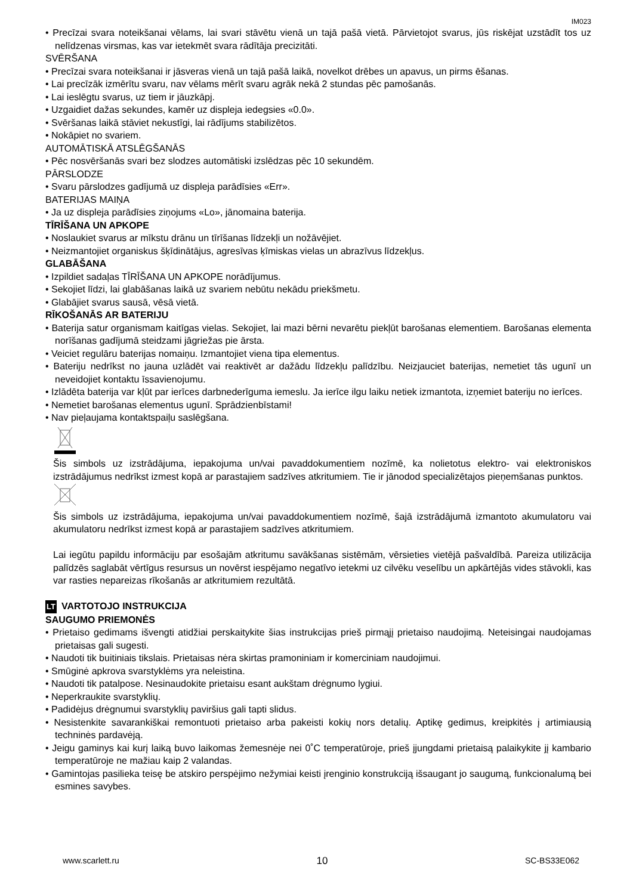IM023
• Precīzai svara noteikšanai vēlams, lai svari stāvētu vienā un tajā pašā vietā. Pārvietojot svarus, jūs riskējat uzstādīt tos uz nelīdzenas virsmas, kas var ietekmēt svara rādītāja precizitāti.
SVĒRŠANA
• Precīzai svara noteikšanai ir jāsveras vienā un tajā pašā laikā, novelkot drēbes un apavus, un pirms ēšanas.
• Lai precīzāk izmērītu svaru, nav vēlams mērīt svaru agrāk nekā 2 stundas pēc pamošanās.
• Lai ieslēgtu svarus, uz tiem ir jāuzkāpj.
• Uzgaidiet dažas sekundes, kamēr uz displeja iedegsies «0.0».
• Svēršanas laikā stāviet nekustīgi, lai rādījums stabilizētos.
• Nokāpiet no svariem.
AUTOMĀTISKĀ ATSLĒGŠANĀS
• Pēc nosvēršanās svari bez slodzes automātiski izslēdzas pēc 10 sekundēm.
PĀRSLODZE
• Svaru pārslodzes gadījumā uz displeja parādīsies «Err».
BATERIJAS MAIŅA
• Ja uz displeja parādīsies ziņojums «Lo», jānomaina baterija.
TĪRĪŠANA UN APKOPE
• Noslaukiet svarus ar mīkstu drānu un tīrīšanas līdzekļi un nožāvējiet.
• Neizmantojiet organiskus šķīdinātājus, agresīvas ķīmiskas vielas un abrazīvus līdzekļus.
GLABĀŠANA
• Izpildiet sadaļas TĪRĪŠANA UN APKOPE norādījumus.
• Sekojiet līdzi, lai glabāšanas laikā uz svariem nebūtu nekādu priekšmetu.
• Glabājiet svarus sausā, vēsā vietā.
RĪKOŠANĀS AR BATERIJU
• Baterija satur organismam kaitīgas vielas. Sekojiet, lai mazi bērni nevarētu piekļūt barošanas elementiem. Barošanas elementa norīšanas gadījumā steidzami jāgriežas pie ārsta.
• Veiciet regulāru baterijas nomaiņu. Izmantojiet viena tipa elementus.
• Bateriju nedrīkst no jauna uzlādēt vai reaktivēt ar dažādu līdzekļu palīdzību. Neizjauciet baterijas, nemetiet tās ugunī un neveidojiet kontaktu īssavienojumu.
• Izlādēta baterija var kļūt par ierīces darbnederīguma iemeslu. Ja ierīce ilgu laiku netiek izmantota, izņemiet bateriju no ierīces.
• Nemetiet barošanas elementus ugunī. Sprādzienbīstami!
• Nav pieļaujama kontaktspaiļu saslēgšana.
Šis simbols uz izstrādājuma, iepakojuma un/vai pavaddokumentiem nozīmē, ka nolietotus elektro- vai elektroniskos izstrādājumus nedrīkst izmest kopā ar parastajiem sadzīves atkritumiem. Tie ir jānodod specializētajos pieņemšanas punktos.
Šis simbols uz izstrādājuma, iepakojuma un/vai pavaddokumentiem nozīmē, šajā izstrādājumā izmantoto akumulatoru vai akumulatoru nedrīkst izmest kopā ar parastajiem sadzīves atkritumiem.
Lai iegūtu papildu informāciju par esošajām atkritumu savākšanas sistēmām, vērsieties vietējā pašvaldībā. Pareiza utilizācija palīdzēs saglabāt vērtīgus resursus un novērst iespējamo negatīvo ietekmi uz cilvēku veselību un apkārtējās vides stāvokli, kas var rasties nepareizas rīkošanās ar atkritumiem rezultātā.
LT VARTOTOJO INSTRUKCIJA
SAUGUMO PRIEMONĖS
• Prietaiso gedimams išvengti atidžiai perskaitykite šias instrukcijas prieš pirmąjį prietaiso naudojimą. Neteisingai naudojamas prietaisas gali sugesti.
• Naudoti tik buitiniais tikslais. Prietaisas nėra skirtas pramoniniam ir komerciniam naudojimui.
• Smūginė apkrova svarstyklėms yra neleistina.
• Naudoti tik patalpose. Nesinaudokite prietaisu esant aukštam drėgnumo lygiui.
• Neperkraukite svarstyklių.
• Padidėjus drėgnumui svarstyklių paviršius gali tapti slidus.
• Nesistenkite savarankiškai remontuoti prietaiso arba pakeisti kokių nors detalių. Aptikę gedimus, kreipkitės į artimiausią techninės pardavėją.
• Jeigu gaminys kai kurį laiką buvo laikomas žemesnėje nei 0˚C temperatūroje, prieš įjungdami prietaisą palaikykite jį kambario temperatūroje ne mažiau kaip 2 valandas.
• Gamintojas pasilieka teisę be atskiro perspėjimo nežymiai keisti įrenginio konstrukciją išsaugant jo saugumą, funkcionalumą bei esmines savybes.
www.scarlett.ru 10 SC-BS33E062